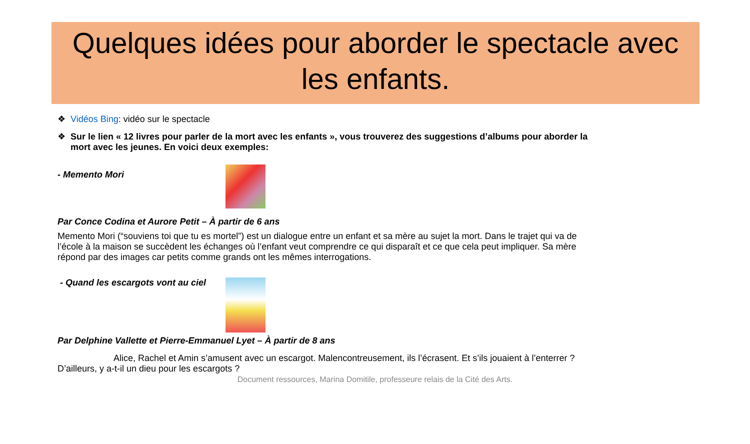Quelques idées pour aborder le spectacle avec les enfants.
❖ Vidéos Bing: vidéo sur le spectacle
❖ Sur le lien « 12 livres pour parler de la mort avec les enfants », vous trouverez des suggestions d’albums pour aborder la mort avec les jeunes. En voici deux exemples:
- Memento Mori
Par Conce Codina et Aurore Petit – À partir de 6 ans
Memento Mori (“souviens toi que tu es mortel”) est un dialogue entre un enfant et sa mère au sujet la mort. Dans le trajet qui va de l’école à la maison se succèdent les échanges où l’enfant veut comprendre ce qui disparaît et ce que cela peut impliquer. Sa mère répond par des images car petits comme grands ont les mêmes interrogations.
- Quand les escargots vont au ciel
Par Delphine Vallette et Pierre-Emmanuel Lyet – À partir de 8 ans
Alice, Rachel et Amin s’amusent avec un escargot. Malencontreusement, ils l’écrasent. Et s’ils jouaient à l’enterrer ? D’ailleurs, y a-t-il un dieu pour les escargots ?
Document ressources, Marina Domitile, professeure relais de la Cité des Arts.